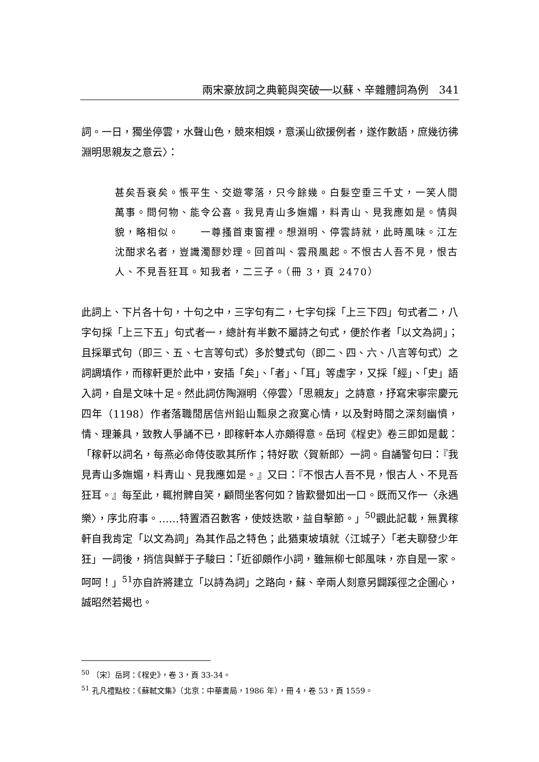兩宋豪放詞之典範與突破──以蘇、辛雜體詞為例　341
詞。一日，獨坐停雲，水聲山色，競來相娛，意溪山欲援例者，遂作數語，庶幾彷彿淵明思親友之意云〉：
甚矣吾衰矣。悵平生、交遊零落，只今餘幾。白髮空垂三千丈，一笑人間萬事。問何物、能令公喜。我見青山多嫵媚，料青山、見我應如是。情與貌，略相似。　　一尊搔首東窗裡。想淵明、停雲詩就，此時風味。江左沈酣求名者，豈識濁醪妙理。回首叫、雲飛風起。不恨古人吾不見，恨古人、不見吾狂耳。知我者，二三子。（冊 3，頁 2470）
此詞上、下片各十句，十句之中，三字句有二，七字句採「上三下四」句式者二，八字句採「上三下五」句式者一，總計有半數不屬詩之句式，便於作者「以文為詞」；且採單式句（即三、五、七言等句式）多於雙式句（即二、四、六、八言等句式）之詞調填作，而稼軒更於此中，安插「矣」、「者」、「耳」等虛字，又採「經」、「史」語入詞，自是文味十足。然此詞仿陶淵明〈停雲〉「思親友」之詩意，抒寫宋寧宗慶元四年（1198）作者落職閒居信州鉛山瓢泉之寂寞心情，以及對時間之深刻幽憤，情、理兼具，致教人爭誦不已，即稼軒本人亦頗得意。岳珂《桯史》卷三即如是載：「稼軒以詞名，每燕必命侍伎歌其所作；特好歌〈賀新郎〉一詞。自誦警句曰：『我見青山多嫵媚，料青山、見我應如是。』又曰：『不恨古人吾不見，恨古人、不見吾狂耳。』每至此，輒拊髀自笑，顧問坐客何如？皆歎譽如出一口。既而又作一〈永遇樂〉，序北府事。……特置酒召數客，使妓迭歌，益自擊節。」<sup>50</sup>觀此記載，無異稼軒自我肯定「以文為詞」為其作品之特色；此猶東坡填就〈江城子〉「老夫聊發少年狂」一詞後，捎信與鮮于子駿曰：「近卻頗作小詞，雖無柳七郎風味，亦自是一家。呵呵！」<sup>51</sup>亦自許將建立「以詩為詞」之路向，蘇、辛兩人刻意另闢蹊徑之企圖心，誠昭然若揭也。
<sup>50</sup> 〔宋〕岳珂：《桯史》，卷 3，頁 33-34。
<sup>51</sup> 孔凡禮點校：《蘇軾文集》（北京：中華書局，1986 年），冊 4，卷 53，頁 1559。